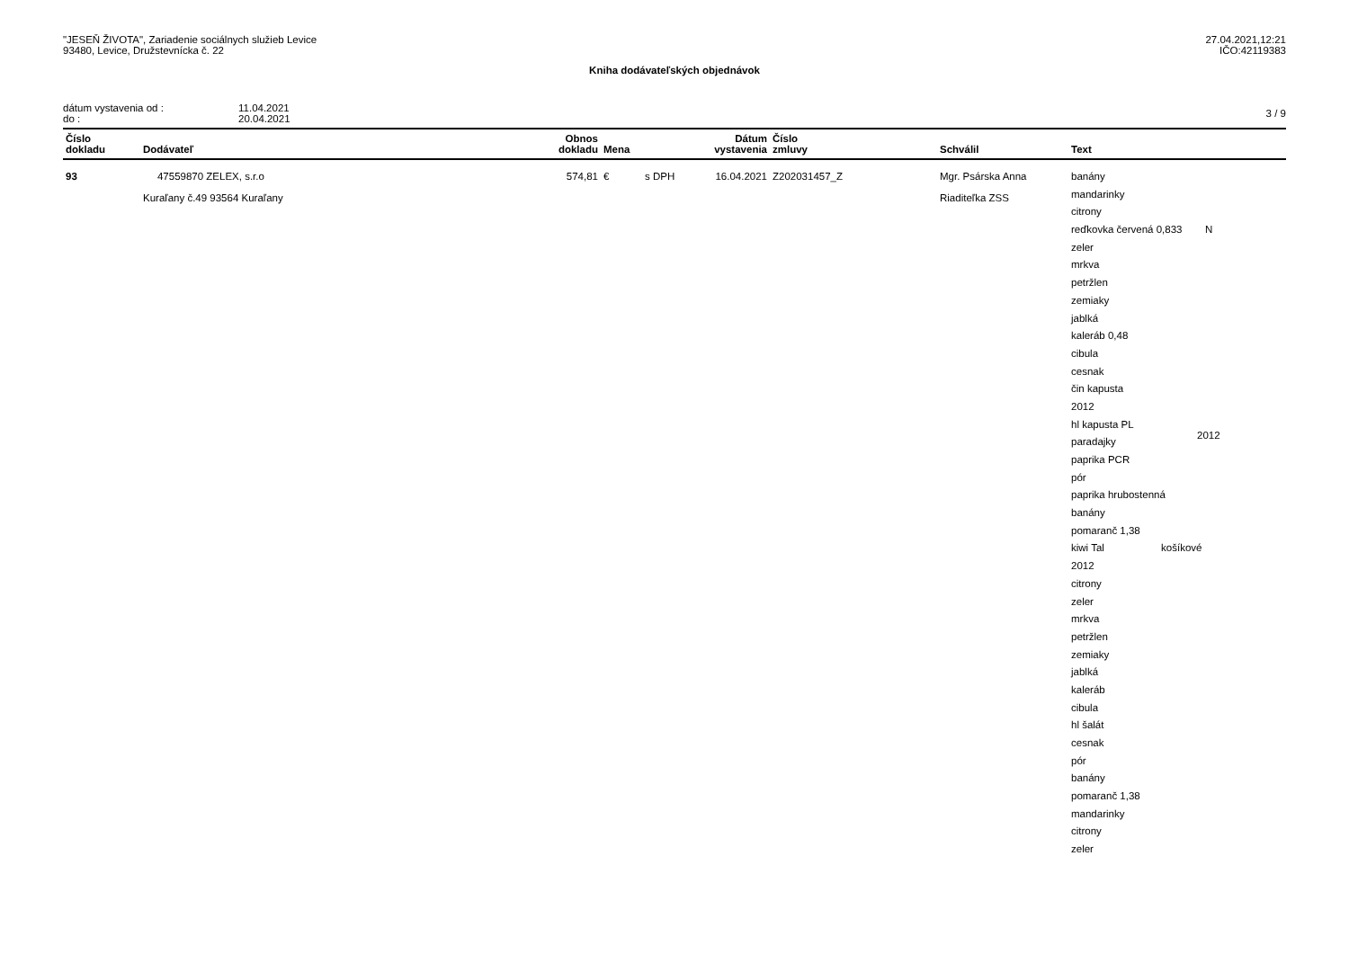"JESEŇ ŽIVOTA", Zariadenie sociálnych služieb Levice
93480, Levice, Družstevnícka č. 22
27.04.2021,12:21
IČO:42119383
Kniha dodávateľských objednávok
dátum vystavenia od :
do :
11.04.2021
20.04.2021
3 / 9
| Číslo dokladu | Dodávateľ | Obnos dokladu | Mena | | Dátum vystavenia | Číslo zmluvy | Schválil | Text |
| --- | --- | --- | --- | --- | --- | --- | --- | --- |
| 93 | 47559870 ZELEX, s.r.o Kuraľany č.49 93564 Kuraľany | 574,81 | € | s DPH | 16.04.2021 | Z202031457_Z | Mgr. Psárska Anna Riaditeľka ZSS | banány mandarinky citrony reďkovka červená 0,833 N zeler mrkva petržlen zemiaky jablká kaleráb 0,48 cibula cesnak čin kapusta 2012 hl kapusta PL 2012 paradajky paprika PCR pór paprika hrubostenná banány pomaranč 1,38 kiwi Tal košíkové 2012 citrony zeler mrkva petržlen zemiaky jablká kaleráb cibula hl šalát cesnak pór banány pomaranč 1,38 mandarinky citrony zeler |